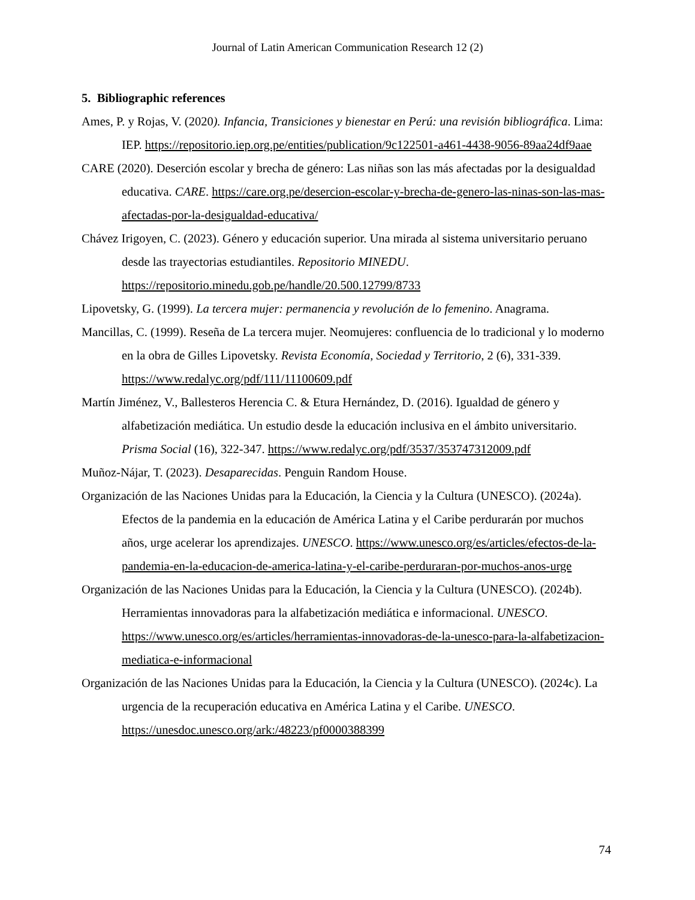Journal of Latin American Communication Research 12 (2)
5. Bibliographic references
Ames, P. y Rojas, V. (2020). Infancia, Transiciones y bienestar en Perú: una revisión bibliográfica. Lima: IEP. https://repositorio.iep.org.pe/entities/publication/9c122501-a461-4438-9056-89aa24df9aae
CARE (2020). Deserción escolar y brecha de género: Las niñas son las más afectadas por la desigualdad educativa. CARE. https://care.org.pe/desercion-escolar-y-brecha-de-genero-las-ninas-son-las-mas-afectadas-por-la-desigualdad-educativa/
Chávez Irigoyen, C. (2023). Género y educación superior. Una mirada al sistema universitario peruano desde las trayectorias estudiantiles. Repositorio MINEDU. https://repositorio.minedu.gob.pe/handle/20.500.12799/8733
Lipovetsky, G. (1999). La tercera mujer: permanencia y revolución de lo femenino. Anagrama.
Mancillas, C. (1999). Reseña de La tercera mujer. Neomujeres: confluencia de lo tradicional y lo moderno en la obra de Gilles Lipovetsky. Revista Economía, Sociedad y Territorio, 2 (6), 331-339. https://www.redalyc.org/pdf/111/11100609.pdf
Martín Jiménez, V., Ballesteros Herencia C. & Etura Hernández, D. (2016). Igualdad de género y alfabetización mediática. Un estudio desde la educación inclusiva en el ámbito universitario. Prisma Social (16), 322-347. https://www.redalyc.org/pdf/3537/353747312009.pdf
Muñoz-Nájar, T. (2023). Desaparecidas. Penguin Random House.
Organización de las Naciones Unidas para la Educación, la Ciencia y la Cultura (UNESCO). (2024a). Efectos de la pandemia en la educación de América Latina y el Caribe perdurarán por muchos años, urge acelerar los aprendizajes. UNESCO. https://www.unesco.org/es/articles/efectos-de-la-pandemia-en-la-educacion-de-america-latina-y-el-caribe-perduraran-por-muchos-anos-urge
Organización de las Naciones Unidas para la Educación, la Ciencia y la Cultura (UNESCO). (2024b). Herramientas innovadoras para la alfabetización mediática e informacional. UNESCO. https://www.unesco.org/es/articles/herramientas-innovadoras-de-la-unesco-para-la-alfabetizacion-mediatica-e-informacional
Organización de las Naciones Unidas para la Educación, la Ciencia y la Cultura (UNESCO). (2024c). La urgencia de la recuperación educativa en América Latina y el Caribe. UNESCO. https://unesdoc.unesco.org/ark:/48223/pf0000388399
74